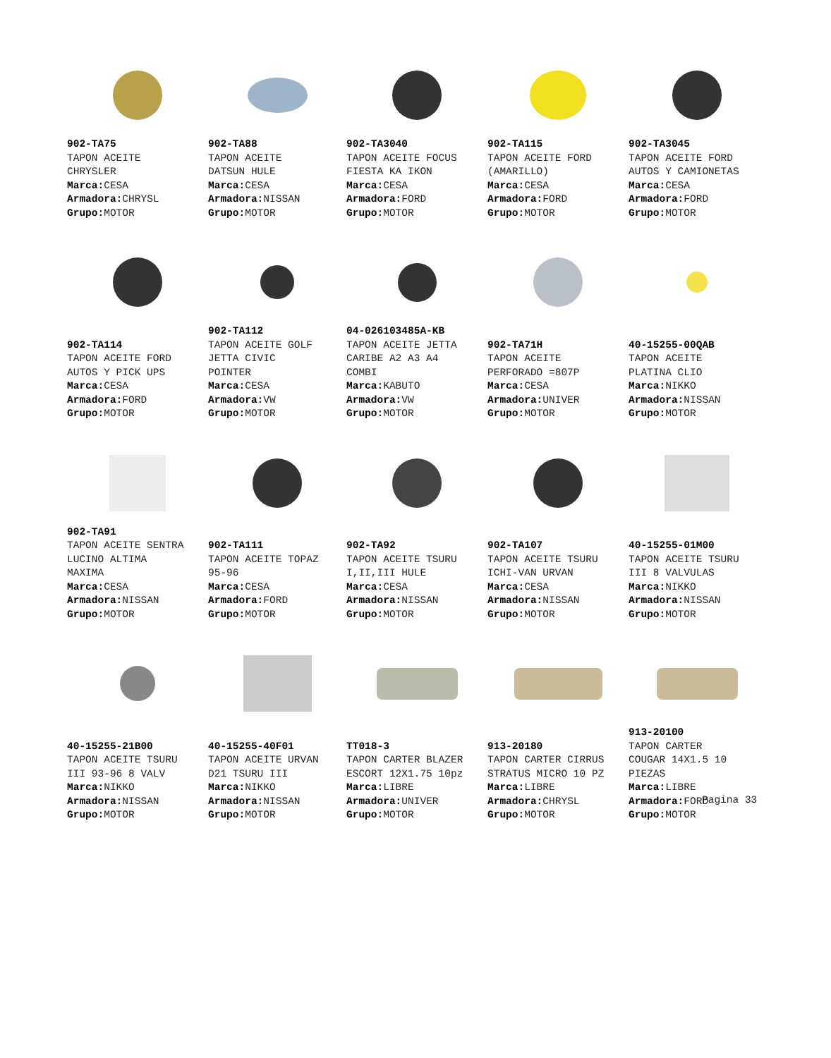902-TA75
TAPON ACEITE
CHRYSLER
Marca: CESA
Armadora: CHRYSL
Grupo: MOTOR
902-TA88
TAPON ACEITE
DATSUN HULE
Marca: CESA
Armadora: NISSAN
Grupo: MOTOR
902-TA3040
TAPON ACEITE FOCUS
FIESTA KA IKON
Marca: CESA
Armadora: FORD
Grupo: MOTOR
902-TA115
TAPON ACEITE FORD
(AMARILLO)
Marca: CESA
Armadora: FORD
Grupo: MOTOR
902-TA3045
TAPON ACEITE FORD
AUTOS Y CAMIONETAS
Marca: CESA
Armadora: FORD
Grupo: MOTOR
902-TA114
TAPON ACEITE FORD
AUTOS Y PICK UPS
Marca: CESA
Armadora: FORD
Grupo: MOTOR
902-TA112
TAPON ACEITE GOLF
JETTA CIVIC
POINTER
Marca: CESA
Armadora: VW
Grupo: MOTOR
04-026103485A-KB
TAPON ACEITE JETTA
CARIBE A2 A3 A4
COMBI
Marca: KABUTO
Armadora: VW
Grupo: MOTOR
902-TA71H
TAPON ACEITE
PERFORADO =807P
Marca: CESA
Armadora: UNIVER
Grupo: MOTOR
40-15255-00QAB
TAPON ACEITE
PLATINA CLIO
Marca: NIKKO
Armadora: NISSAN
Grupo: MOTOR
902-TA91
TAPON ACEITE SENTRA
LUCINO ALTIMA
MAXIMA
Marca: CESA
Armadora: NISSAN
Grupo: MOTOR
902-TA111
TAPON ACEITE TOPAZ
95-96
Marca: CESA
Armadora: FORD
Grupo: MOTOR
902-TA92
TAPON ACEITE TSURU
I,II,III HULE
Marca: CESA
Armadora: NISSAN
Grupo: MOTOR
902-TA107
TAPON ACEITE TSURU
ICHI-VAN URVAN
Marca: CESA
Armadora: NISSAN
Grupo: MOTOR
40-15255-01M00
TAPON ACEITE TSURU
III 8 VALVULAS
Marca: NIKKO
Armadora: NISSAN
Grupo: MOTOR
40-15255-21B00
TAPON ACEITE TSURU
III 93-96 8 VALV
Marca: NIKKO
Armadora: NISSAN
Grupo: MOTOR
40-15255-40F01
TAPON ACEITE URVAN
D21 TSURU III
Marca: NIKKO
Armadora: NISSAN
Grupo: MOTOR
TT018-3
TAPON CARTER BLAZER
ESCORT 12X1.75 10pz
Marca: LIBRE
Armadora: UNIVER
Grupo: MOTOR
913-20180
TAPON CARTER CIRRUS
STRATUS MICRO 10 PZ
Marca: LIBRE
Armadora: CHRYSL
Grupo: MOTOR
913-20100
TAPON CARTER
COUGAR 14X1.5 10
PIEZAS
Marca: LIBRE
Armadora: FORD
Grupo: MOTOR
Pagina 33